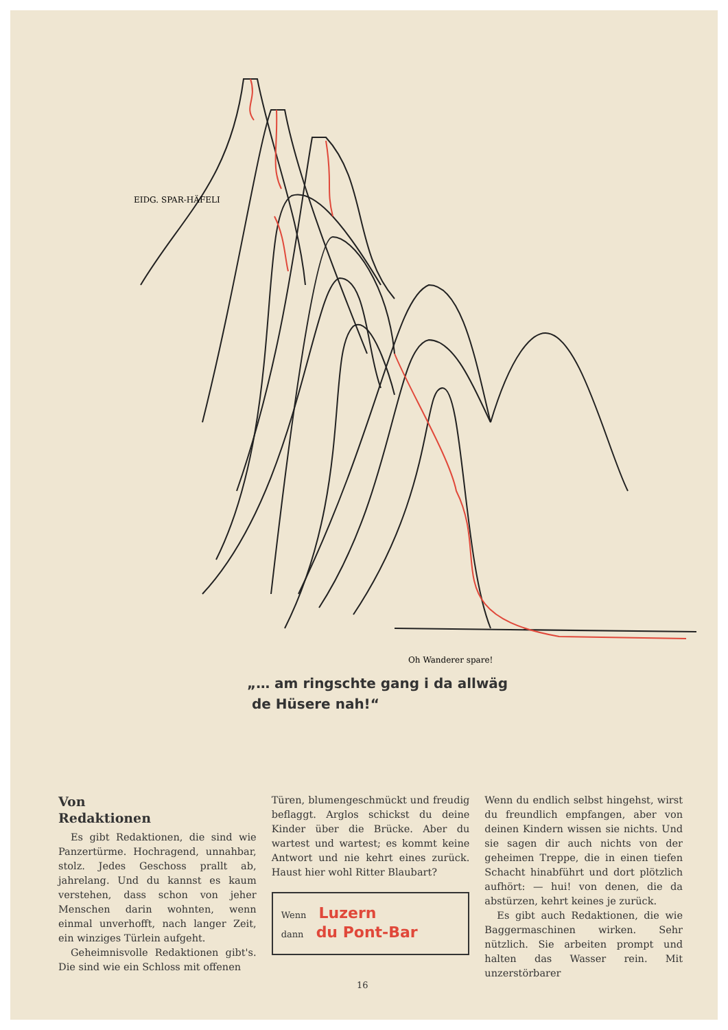EIDG. SPAR-HÄFELI
Oh Wanderer spare!
„… am ringschte gang i da allwäg
de Hüsere nah!“
Von
Redaktionen
Es gibt Redaktionen, die sind wie Panzertürme. Hochragend, unnahbar, stolz. Jedes Geschoss prallt ab, jahrelang. Und du kannst es kaum verstehen, dass schon von jeher Menschen darin wohnten, wenn einmal unverhofft, nach langer Zeit, ein winziges Türlein aufgeht.
Geheimnisvolle Redaktionen gibt's. Die sind wie ein Schloss mit offenen
Türen, blumengeschmückt und freudig beflaggt. Arglos schickst du deine Kinder über die Brücke. Aber du wartest und wartest; es kommt keine Antwort und nie kehrt eines zurück. Haust hier wohl Ritter Blaubart?
Wenn Luzern
dann du Pont-Bar
Wenn du endlich selbst hingehst, wirst du freundlich empfangen, aber von deinen Kindern wissen sie nichts. Und sie sagen dir auch nichts von der geheimen Treppe, die in einen tiefen Schacht hinabführt und dort plötzlich aufhört: — hui! von denen, die da abstürzen, kehrt keines je zurück.
Es gibt auch Redaktionen, die wie Baggermaschinen wirken. Sehr nützlich. Sie arbeiten prompt und halten das Wasser rein. Mit unzerstörbarer
16